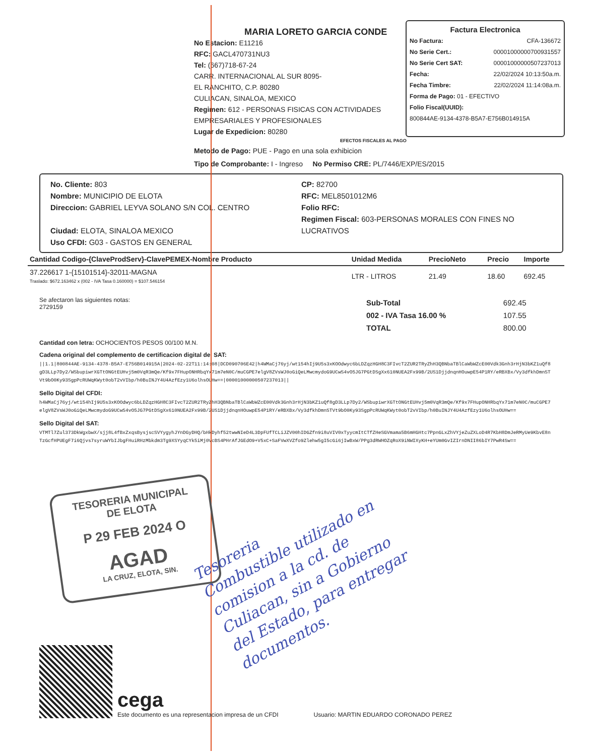MARIA LORETO GARCIA CONDE
No Estacion: E11216
RFC: GACL470731NU3
Tel: (667)718-67-24
CARR. INTERNACIONAL AL SUR 8095-
EL RANCHITO, C.P. 80280
CULIACAN, SINALOA, MEXICO
Regimen: 612 - PERSONAS FISICAS CON ACTIVIDADES EMPRESARIALES Y PROFESIONALES
Lugar de Expedicion: 80280
Factura Electronica
No Factura: CFA-136672
No Serie Cert.: 00001000000700931557
No Serie Cert SAT: 00001000000507237013
Fecha: 22/02/2024 10:13:50a.m.
Fecha Timbre: 22/02/2024 11:14:08a.m.
Forma de Pago: 01 - EFECTIVO
Folio Fiscal(UUID):
800844AE-9134-4378-B5A7-E756B014915A
EFECTOS FISCALES AL PAGO
Metodo de Pago: PUE - Pago en una sola exhibicion
Tipo de Comprobante: I - Ingreso No Permiso CRE: PL/7446/EXP/ES/2015
No. Cliente: 803
Nombre: MUNICIPIO DE ELOTA
Direccion: GABRIEL LEYVA SOLANO S/N COL. CENTRO
Ciudad: ELOTA, SINALOA MEXICO
Uso CFDI: G03 - GASTOS EN GENERAL
CP: 82700
RFC: MEL8501012M6
Folio RFC:
Regimen Fiscal: 603-PERSONAS MORALES CON FINES NO LUCRATIVOS
| Cantidad Codigo-{ClaveProdServ}-ClavePEMEX-Nombre Producto | Unidad Medida | PrecioNeto | Precio | Importe |
| --- | --- | --- | --- | --- |
| 37.226617 1-{15101514}-32011-MAGNA Traslado: $672.163462 x (002 - IVA Tasa 0.160000) = $107.546154 | LTR - LITROS | 21.49 | 18.60 | 692.45 |
Se afectaron las siguientes notas:
2729159
| Sub-Total | 692.45 |
| 002 - IVA Tasa 16.00 % | 107.55 |
| TOTAL | 800.00 |
Cantidad con letra: OCHOCIENTOS PESOS 00/100 M.N.
Cadena original del complemento de certificacion digital del SAT:
||1.1|800844AE-9134-4378-B5A7-E756B014915A|2024-02-22T11:14:08|DCD090706E42|h4WMaCj76yj/wt154hIj9U5s3xKOOdwyc6bLDZqzHGH8C3FIvcT2ZUR2TRyZhH3QBNbaTBlCaWbWZcE00Vdk3Gnh3rHjN3bKZ1uQf8gD3LLp7Dy2/WSbupiwrXGTtONGtEUHvj5m0VqR3mQe/Kf9x7FHupONHRbqYx71m7eN0C/muCGPE7elgV8ZVsWJ0oGiQeLMwcmydoG9UCwS4vO5JG7PGtDSgXx610NUEA2Fx99B/2US1DjjdnqnHOuwpE54P1RY/eRBXBx/Vy3dfkhDmnSTVt9bO0Ky93SgpPcRUWqKWyt0obT2vVIbp/h0BuINJY4U4AzfEzy1U6olhsOUHw==|00001000000507237013||
Sello Digital del CFDI:
h4WMaCj76yj/wt154hIj9U5s3xKOOdwyc6bLDZqzHGH8C3FIvcT2ZUR2TRyZhH3QBNbaTBlCaWbWZcE00Vdk3Gnh3rHjN3bKZ1uQf8gD3LLp7Dy2/WSbupiwrXGTtONGtEUHvj5m0VqR3mQe/Kf9x7FHupONHRbqYx71m7eN0C/muCGPE7elgV8ZVsWJ0oGiQeLMwcmydoG9UCwS4vO5JG7PGtDSgXx610NUEA2Fx99B/2US1DjjdnqnHOuwpE54P1RY/eRBXBx/Vy3dfkhDmnSTVt9bO0Ky93SgpPcRUWqKWyt0obT2vVIbp/h0BuINJY4U4AzfEzy1U6olhsOUHw==
Sello Digital del SAT:
VTMTl7Zul373DkWgxbwX/sjj8L4fBxZxqsBysjscSVYygyhJYnDGyDHQ/bHkDyhf52twwNIeD4L3DpFUfTCLiJZV00hIDGZfn9i8uVIV0xTyycmItCTfZHeSGVmama5B6mHGHtc7PpnGLxZhVYjeZuZXLoD4R7KbH8DmJeRMyUe9KbvE8nTzGcfHPUEgF7i6Qjvs7syruWYbIJbgFHuiRHzMbkdm3Tg9XSYyqCYk5iMj0VcBS4PHrAfJGEdO9+V5xC+SaFVwXVZfo9Zlehw5gI5cGi6jIwBxW/PPg3dRWHOZqRoX9iNWIXyKH+eYUm0GvIZIrnDNII86bIY7PwR4Sw==
TESORERIA MUNICIPAL
DE ELOTA
P 29 FEB 2024 O
AGAD
LA CRUZ, ELOTA, SIN.
Tesoreria
Combustible utilizado en
comision a la cd. de
Culiacan, sin a Gobierno
del Estado, para entregar
documentos.
cega
Este documento es una representacion impresa de un CFDI
Usuario: MARTIN EDUARDO CORONADO PEREZ